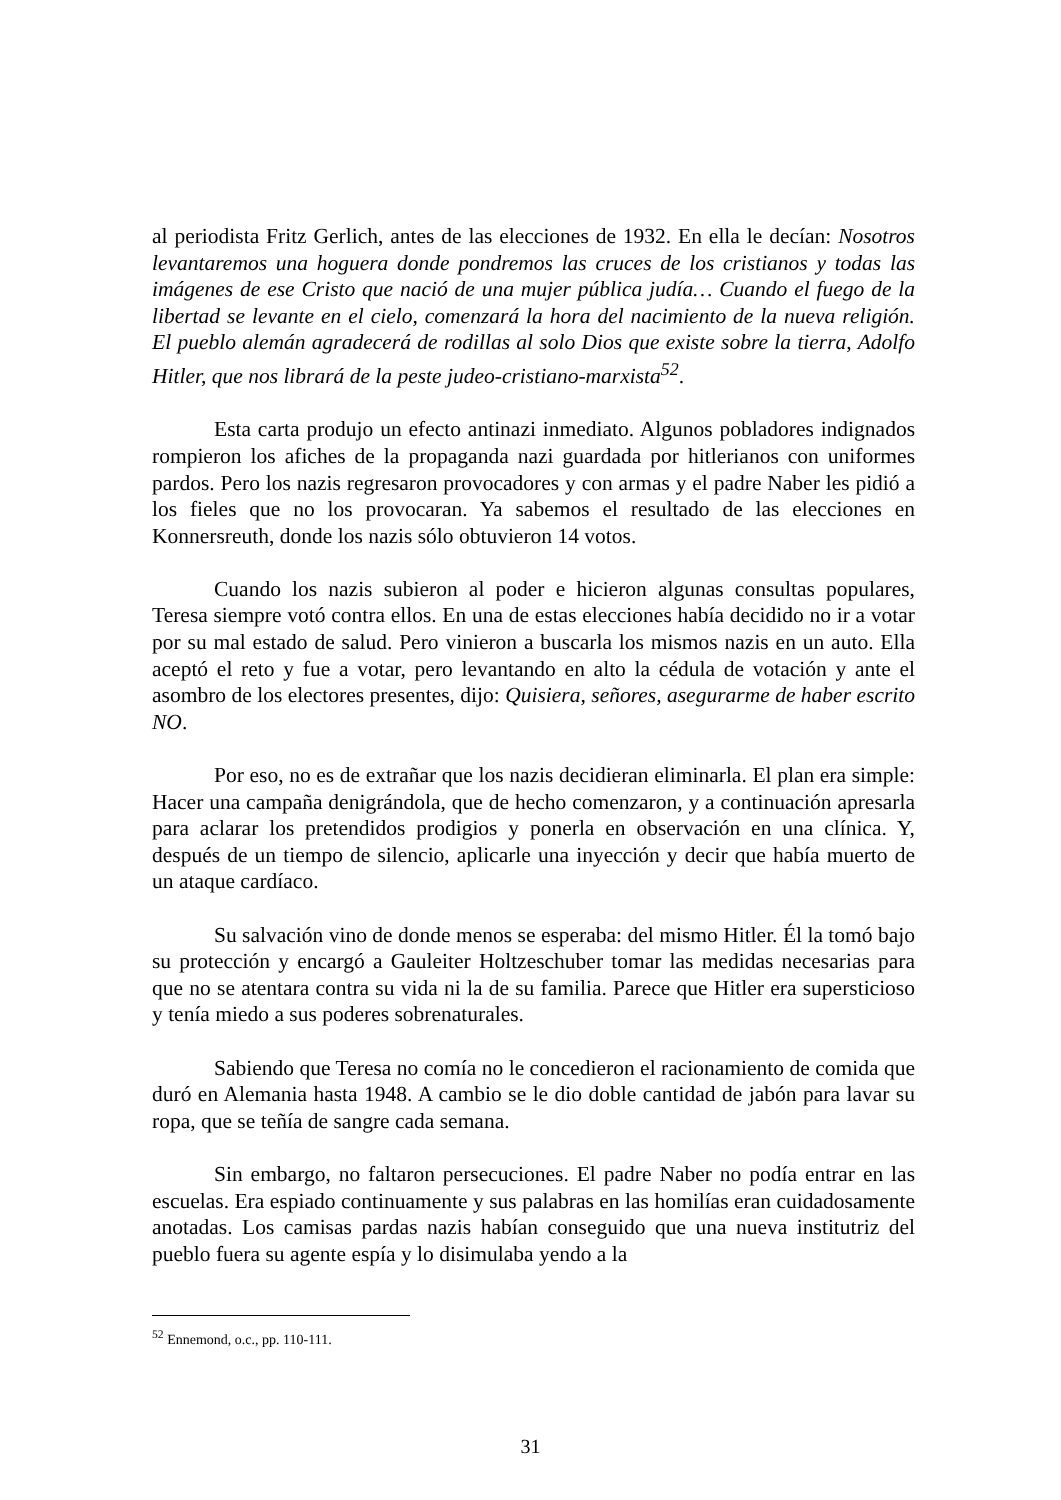al periodista Fritz Gerlich, antes de las elecciones de 1932. En ella le decían: Nosotros levantaremos una hoguera donde pondremos las cruces de los cristianos y todas las imágenes de ese Cristo que nació de una mujer pública judía… Cuando el fuego de la libertad se levante en el cielo, comenzará la hora del nacimiento de la nueva religión. El pueblo alemán agradecerá de rodillas al solo Dios que existe sobre la tierra, Adolfo Hitler, que nos librará de la peste judeo-cristiano-marxista<sup>52</sup>.
Esta carta produjo un efecto antinazi inmediato. Algunos pobladores indignados rompieron los afiches de la propaganda nazi guardada por hitlerianos con uniformes pardos. Pero los nazis regresaron provocadores y con armas y el padre Naber les pidió a los fieles que no los provocaran. Ya sabemos el resultado de las elecciones en Konnersreuth, donde los nazis sólo obtuvieron 14 votos.
Cuando los nazis subieron al poder e hicieron algunas consultas populares, Teresa siempre votó contra ellos. En una de estas elecciones había decidido no ir a votar por su mal estado de salud. Pero vinieron a buscarla los mismos nazis en un auto. Ella aceptó el reto y fue a votar, pero levantando en alto la cédula de votación y ante el asombro de los electores presentes, dijo: Quisiera, señores, asegurarme de haber escrito NO.
Por eso, no es de extrañar que los nazis decidieran eliminarla. El plan era simple: Hacer una campaña denigrándola, que de hecho comenzaron, y a continuación apresarla para aclarar los pretendidos prodigios y ponerla en observación en una clínica. Y, después de un tiempo de silencio, aplicarle una inyección y decir que había muerto de un ataque cardíaco.
Su salvación vino de donde menos se esperaba: del mismo Hitler. Él la tomó bajo su protección y encargó a Gauleiter Holtzeschuber tomar las medidas necesarias para que no se atentara contra su vida ni la de su familia. Parece que Hitler era supersticioso y tenía miedo a sus poderes sobrenaturales.
Sabiendo que Teresa no comía no le concedieron el racionamiento de comida que duró en Alemania hasta 1948. A cambio se le dio doble cantidad de jabón para lavar su ropa, que se teñía de sangre cada semana.
Sin embargo, no faltaron persecuciones. El padre Naber no podía entrar en las escuelas. Era espiado continuamente y sus palabras en las homilías eran cuidadosamente anotadas. Los camisas pardas nazis habían conseguido que una nueva institutriz del pueblo fuera su agente espía y lo disimulaba yendo a la
<sup>52</sup> Ennemond, o.c., pp. 110-111.
31